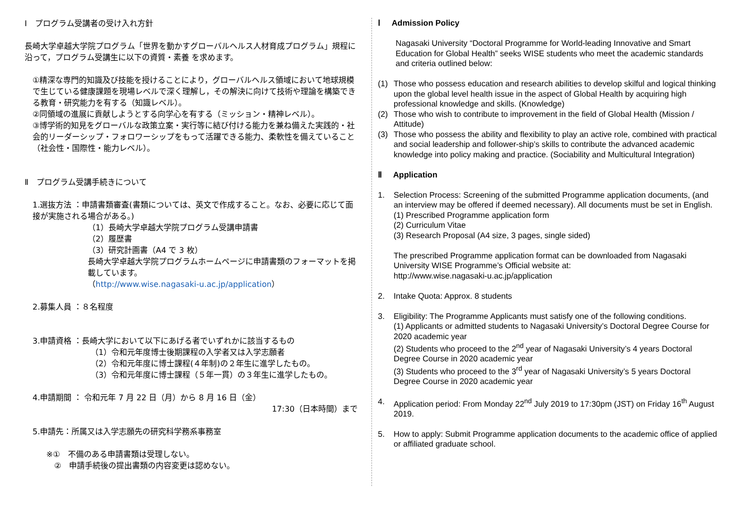Ⅰ　プログラム受講者の受け入れ方針
長崎大学卓越大学院プログラム「世界を動かすグローバルヘルス人材育成プログラム」規程に沿って，プログラム受講生に以下の資質・素養 を求めます。
①精深な専門的知識及び技能を授けることにより，グローバルヘルス領域において地球規模で生じている健康課題を現場レベルで深く理解し，その解決に向けて技術や理論を構築できる教育・研究能力を有する（知識レベル）。
②同領域の進展に貢献しようとする向学心を有する（ミッション・精神レベル）。
③博学術的知見をグローバルな政策立案・実行等に結び付ける能力を兼ね備えた実践的・社会的リーダーシップ・フォロワーシップをもって活躍できる能力、柔軟性を備えていること（社会性・国際性・能力レベル）。
Ⅱ　プログラム受講手続きについて
1.選抜方法 ：申請書類審査(書類については、英文で作成すること。なお、必要に応じて面接が実施される場合がある。)
（1）長崎大学卓越大学院プログラム受講申請書
（2）履歴書
（3）研究計画書（A4 で 3 枚）
長崎大学卓越大学院プログラムホームページに申請書類のフォーマットを掲載しています。
（http://www.wise.nagasaki-u.ac.jp/application）
2.募集人員 ：８名程度
3.申請資格 ：長崎大学において以下にあげる者でいずれかに該当するもの
（1）令和元年度博士後期課程の入学者又は入学志願者
（2）令和元年度に博士課程(４年制)の２年生に進学したもの。
（3）令和元年度に博士課程（５年一貫）の３年生に進学したもの。
4.申請期間 ： 令和元年 7 月 22 日（月）から 8 月 16 日（金）
17:30（日本時間）まで
5.申請先：所属又は入学志願先の研究科学務系事務室
※①　不備のある申請書類は受理しない。
②　申請手続後の提出書類の内容変更は認めない。
Ⅰ Admission Policy
Nagasaki University “Doctoral Programme for World-leading Innovative and Smart Education for Global Health” seeks WISE students who meet the academic standards and criteria outlined below:
(1) Those who possess education and research abilities to develop skilful and logical thinking upon the global level health issue in the aspect of Global Health by acquiring high professional knowledge and skills. (Knowledge)
(2) Those who wish to contribute to improvement in the field of Global Health (Mission / Attitude)
(3) Those who possess the ability and flexibility to play an active role, combined with practical and social leadership and follower-ship’s skills to contribute the advanced academic knowledge into policy making and practice. (Sociability and Multicultural Integration)
Ⅱ Application
1. Selection Process: Screening of the submitted Programme application documents, (and an interview may be offered if deemed necessary). All documents must be set in English.
(1) Prescribed Programme application form
(2) Curriculum Vitae
(3) Research Proposal (A4 size, 3 pages, single sided)
The prescribed Programme application format can be downloaded from Nagasaki University WISE Programme’s Official website at:
http://www.wise.nagasaki-u.ac.jp/application
2. Intake Quota: Approx. 8 students
3. Eligibility: The Programme Applicants must satisfy one of the following conditions.
(1) Applicants or admitted students to Nagasaki University’s Doctoral Degree Course for 2020 academic year
(2) Students who proceed to the 2<sup>nd</sup> year of Nagasaki University’s 4 years Doctoral Degree Course in 2020 academic year
(3) Students who proceed to the 3<sup>rd</sup> year of Nagasaki University’s 5 years Doctoral Degree Course in 2020 academic year
4. Application period: From Monday 22<sup>nd</sup> July 2019 to 17:30pm (JST) on Friday 16<sup>th</sup> August 2019.
5. How to apply: Submit Programme application documents to the academic office of applied or affiliated graduate school.